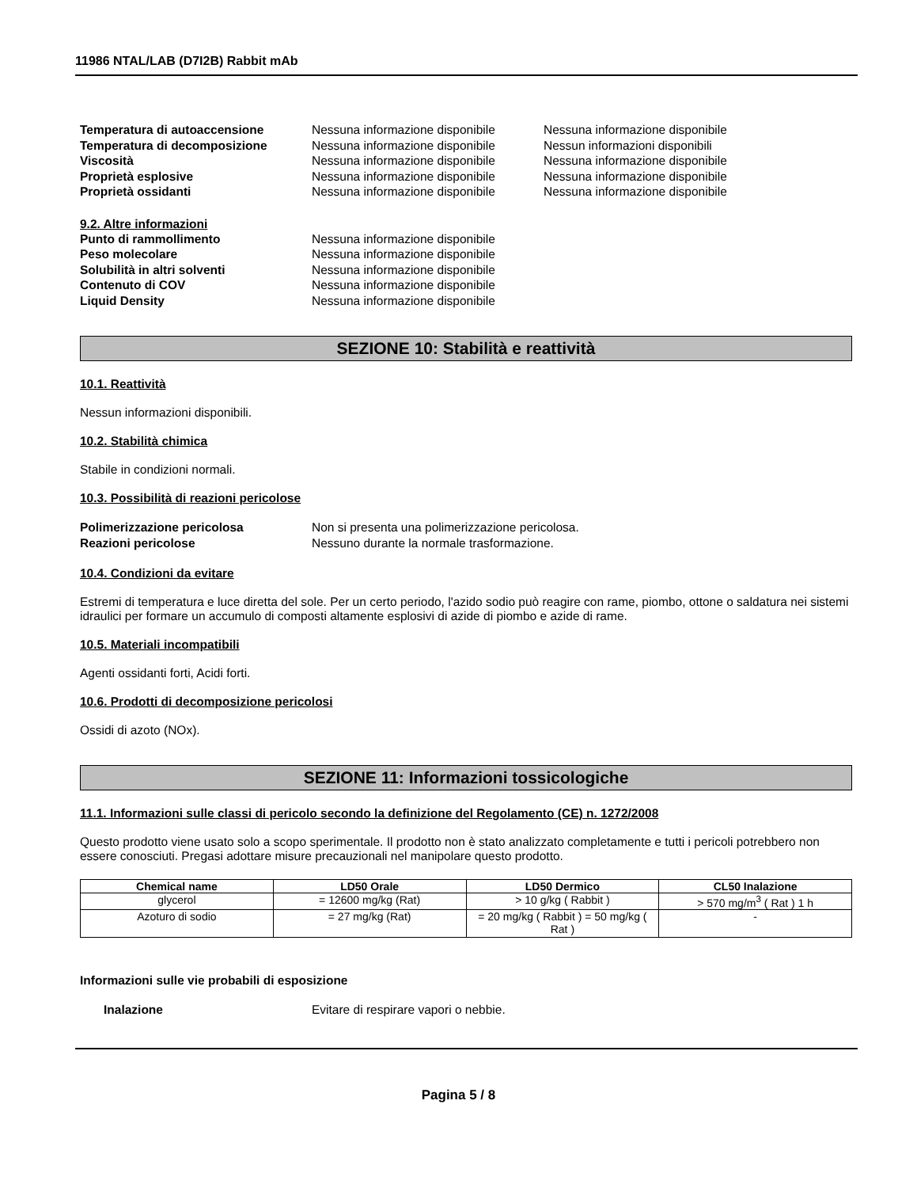11986 NTAL/LAB (D7I2B) Rabbit mAb
Temperatura di autoaccensione Nessuna informazione disponibile
Nessuna informazione disponibile
Temperatura di decomposizione Nessuna informazione disponibile
Nessun informazioni disponibili
Viscosità Nessuna informazione disponibile
Nessuna informazione disponibile
Proprietà esplosive Nessuna informazione disponibile
Nessuna informazione disponibile
Proprietà ossidanti Nessuna informazione disponibile
Nessuna informazione disponibile
9.2. Altre informazioni
Punto di rammollimento Nessuna informazione disponibile
Peso molecolare Nessuna informazione disponibile
Solubilità in altri solventi Nessuna informazione disponibile
Contenuto di COV Nessuna informazione disponibile
Liquid Density Nessuna informazione disponibile
SEZIONE 10: Stabilità e reattività
10.1. Reattività
Nessun informazioni disponibili.
10.2. Stabilità chimica
Stabile in condizioni normali.
10.3. Possibilità di reazioni pericolose
Polimerizzazione pericolosa Non si presenta una polimerizzazione pericolosa.
Reazioni pericolose Nessuno durante la normale trasformazione.
10.4. Condizioni da evitare
Estremi di temperatura e luce diretta del sole. Per un certo periodo, l'azido sodio può reagire con rame, piombo, ottone o saldatura nei sistemi idraulici per formare un accumulo di composti altamente esplosivi di azide di piombo e azide di rame.
10.5. Materiali incompatibili
Agenti ossidanti forti, Acidi forti.
10.6. Prodotti di decomposizione pericolosi
Ossidi di azoto (NOx).
SEZIONE 11: Informazioni tossicologiche
11.1. Informazioni sulle classi di pericolo secondo la definizione del Regolamento (CE) n. 1272/2008
Questo prodotto viene usato solo a scopo sperimentale. Il prodotto non è stato analizzato completamente e tutti i pericoli potrebbero non essere conosciuti. Pregasi adottare misure precauzionali nel manipolare questo prodotto.
| Chemical name | LD50 Orale | LD50 Dermico | CL50 Inalazione |
| --- | --- | --- | --- |
| glycerol | = 12600 mg/kg (Rat) | > 10 g/kg ( Rabbit ) | > 570 mg/m<sup>3</sup> ( Rat ) 1 h |
| Azoturo di sodio | = 27 mg/kg (Rat) | = 20 mg/kg ( Rabbit ) = 50 mg/kg ( Rat ) | - |
Informazioni sulle vie probabili di esposizione
Inalazione Evitare di respirare vapori o nebbie.
Pagina 5 / 8